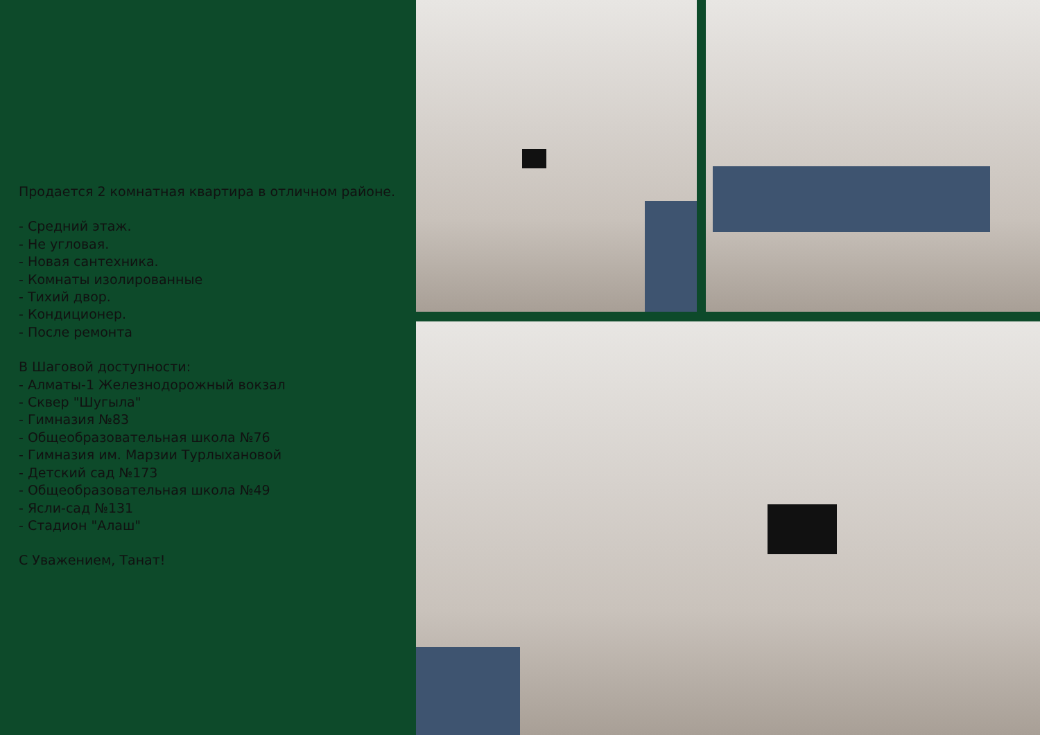Продается 2 комнатная квартира в отличном районе.
- Средний этаж.
- Не угловая.
- Новая сантехника.
- Комнаты изолированные
- Тихий двор.
- Кондиционер.
- После ремонта
В Шаговой доступности:
- Алматы-1 Железнодорожный вокзал
- Сквер "Шугыла"
- Гимназия №83
- Общеобразовательная школа №76
- Гимназия им. Марзии Турлыхановой
- Детский сад №173
- Общеобразовательная школа №49
- Ясли-сад №131
- Стадион "Алаш"
С Уважением, Танат!